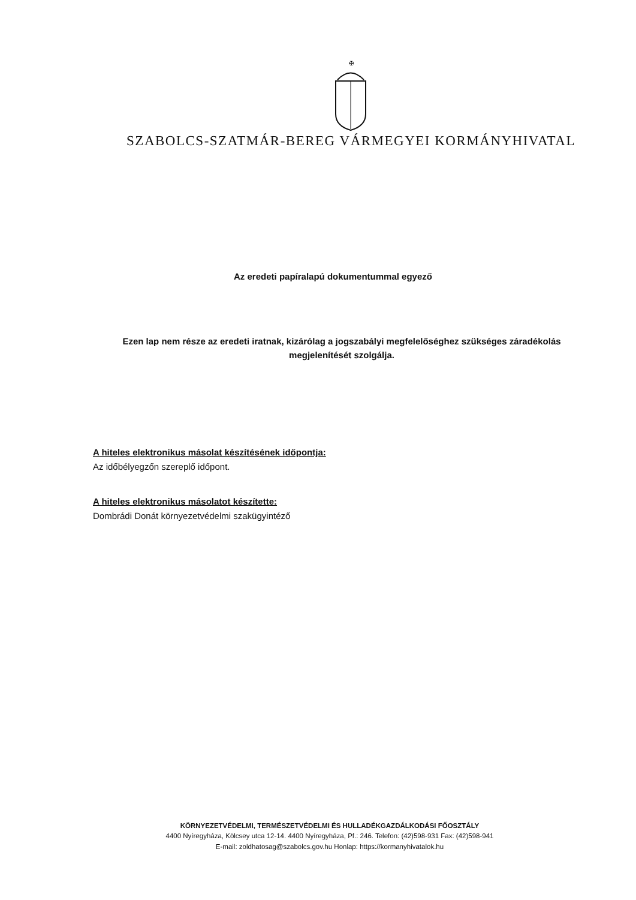✠
SZABOLCS-SZATMÁR-BEREG VÁRMEGYEI KORMÁNYHIVATAL
Az eredeti papíralapú dokumentummal egyező
Ezen lap nem része az eredeti iratnak, kizárólag a jogszabályi megfelelőséghez szükséges záradékolás megjelenítését szolgálja.
A hiteles elektronikus másolat készítésének időpontja:
Az időbélyegzőn szereplő időpont.
A hiteles elektronikus másolatot készítette:
Dombrádi Donát környezetvédelmi szakügyintéző
KÖRNYEZETVÉDELMI, TERMÉSZETVÉDELMI ÉS HULLADÉKGAZDÁLKODÁSI FŐOSZTÁLY
4400 Nyíregyháza, Kölcsey utca 12-14. 4400 Nyíregyháza, Pf.: 246. Telefon: (42)598-931 Fax: (42)598-941
E-mail: zoldhatosag@szabolcs.gov.hu Honlap: https://kormanyhivatalok.hu